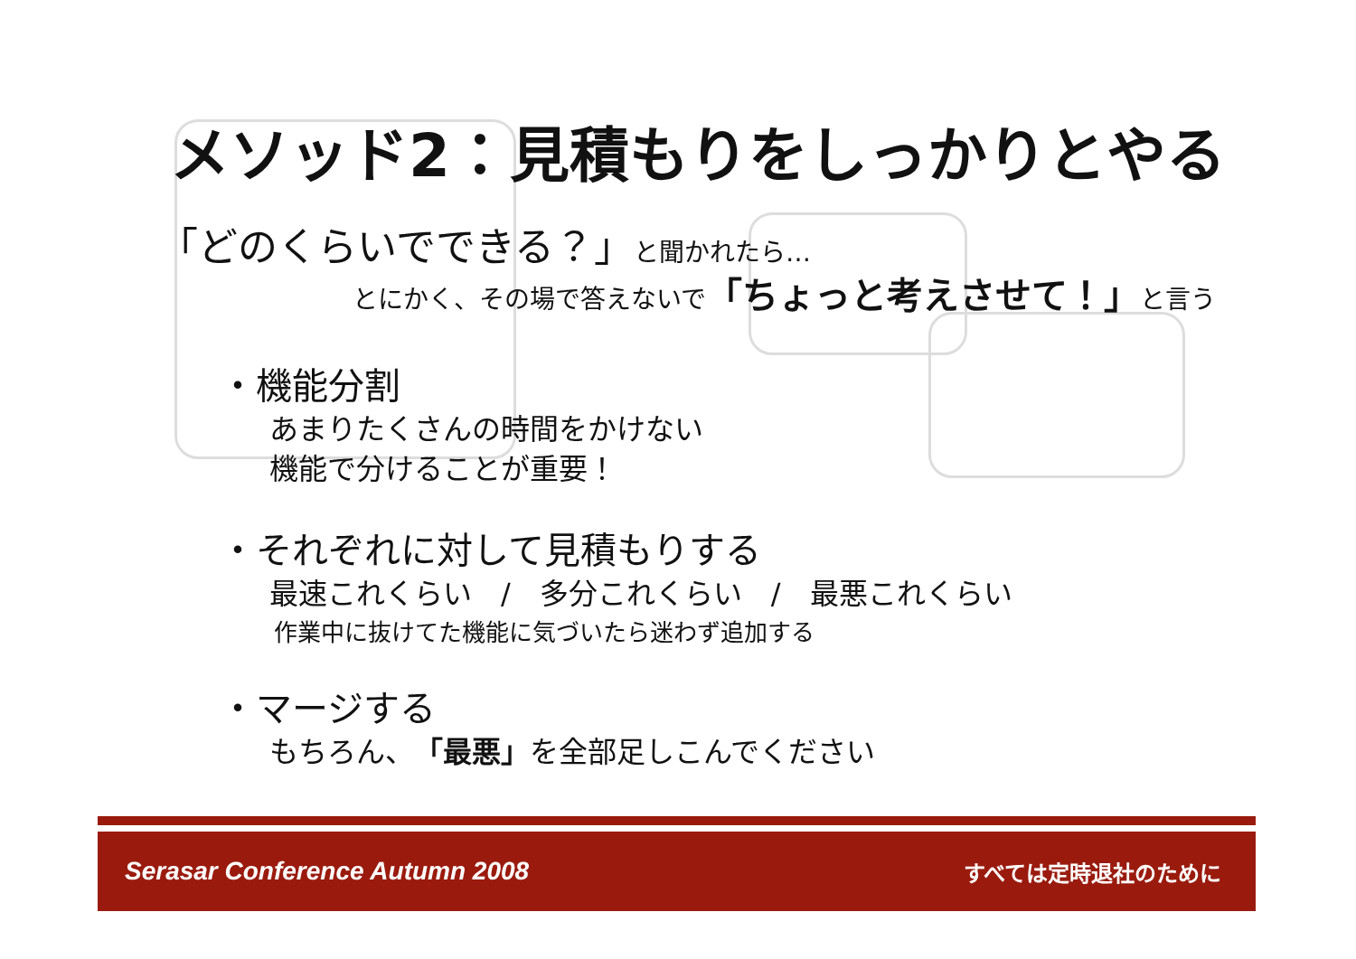メソッド2：見積もりをしっかりとやる
「どのくらいでできる？」と聞かれたら…
とにかく、その場で答えないで「ちょっと考えさせて！」と言う
・機能分割
あまりたくさんの時間をかけない
機能で分けることが重要！
・それぞれに対して見積もりする
最速これくらい　/　多分これくらい　/　最悪これくらい
作業中に抜けてた機能に気づいたら迷わず追加する
・マージする
もちろん、「最悪」を全部足しこんでください
Serasar Conference Autumn 2008 すべては定時退社のために